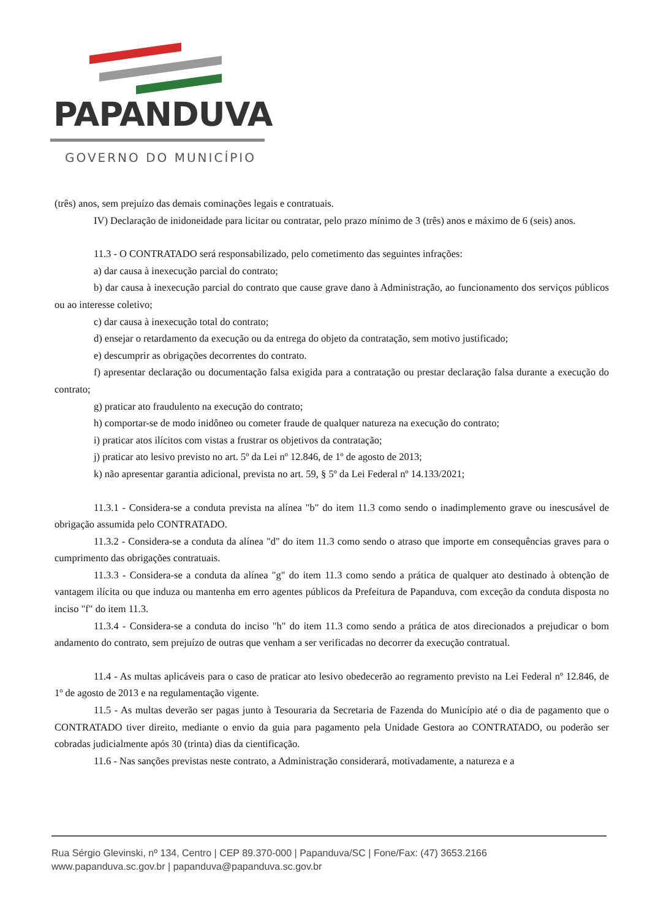PAPANDUVA
GOVERNO DO MUNICÍPIO
(três) anos, sem prejuízo das demais cominações legais e contratuais.
IV) Declaração de inidoneidade para licitar ou contratar, pelo prazo mínimo de 3 (três) anos e máximo de 6 (seis) anos.
11.3 - O CONTRATADO será responsabilizado, pelo cometimento das seguintes infrações:
a) dar causa à inexecução parcial do contrato;
b) dar causa à inexecução parcial do contrato que cause grave dano à Administração, ao funcionamento dos serviços públicos ou ao interesse coletivo;
c) dar causa à inexecução total do contrato;
d) ensejar o retardamento da execução ou da entrega do objeto da contratação, sem motivo justificado;
e) descumprir as obrigações decorrentes do contrato.
f) apresentar declaração ou documentação falsa exigida para a contratação ou prestar declaração falsa durante a execução do contrato;
g) praticar ato fraudulento na execução do contrato;
h) comportar-se de modo inidôneo ou cometer fraude de qualquer natureza na execução do contrato;
i) praticar atos ilícitos com vistas a frustrar os objetivos da contratação;
j) praticar ato lesivo previsto no art. 5º da Lei nº 12.846, de 1º de agosto de 2013;
k) não apresentar garantia adicional, prevista no art. 59, § 5º da Lei Federal nº 14.133/2021;
11.3.1 - Considera-se a conduta prevista na alínea "b" do item 11.3 como sendo o inadimplemento grave ou inescusável de obrigação assumida pelo CONTRATADO.
11.3.2 - Considera-se a conduta da alínea "d" do item 11.3 como sendo o atraso que importe em consequências graves para o cumprimento das obrigações contratuais.
11.3.3 - Considera-se a conduta da alínea "g" do item 11.3 como sendo a prática de qualquer ato destinado à obtenção de vantagem ilícita ou que induza ou mantenha em erro agentes públicos da Prefeitura de Papanduva, com exceção da conduta disposta no inciso "f" do item 11.3.
11.3.4 - Considera-se a conduta do inciso "h" do item 11.3 como sendo a prática de atos direcionados a prejudicar o bom andamento do contrato, sem prejuízo de outras que venham a ser verificadas no decorrer da execução contratual.
11.4 - As multas aplicáveis para o caso de praticar ato lesivo obedecerão ao regramento previsto na Lei Federal nº 12.846, de 1º de agosto de 2013 e na regulamentação vigente.
11.5 - As multas deverão ser pagas junto à Tesouraria da Secretaria de Fazenda do Município até o dia de pagamento que o CONTRATADO tiver direito, mediante o envio da guia para pagamento pela Unidade Gestora ao CONTRATADO, ou poderão ser cobradas judicialmente após 30 (trinta) dias da cientificação.
11.6 - Nas sanções previstas neste contrato, a Administração considerará, motivadamente, a natureza e a
Rua Sérgio Glevinski, nº 134, Centro | CEP 89.370-000 | Papanduva/SC | Fone/Fax: (47) 3653.2166
www.papanduva.sc.gov.br | papanduva@papanduva.sc.gov.br